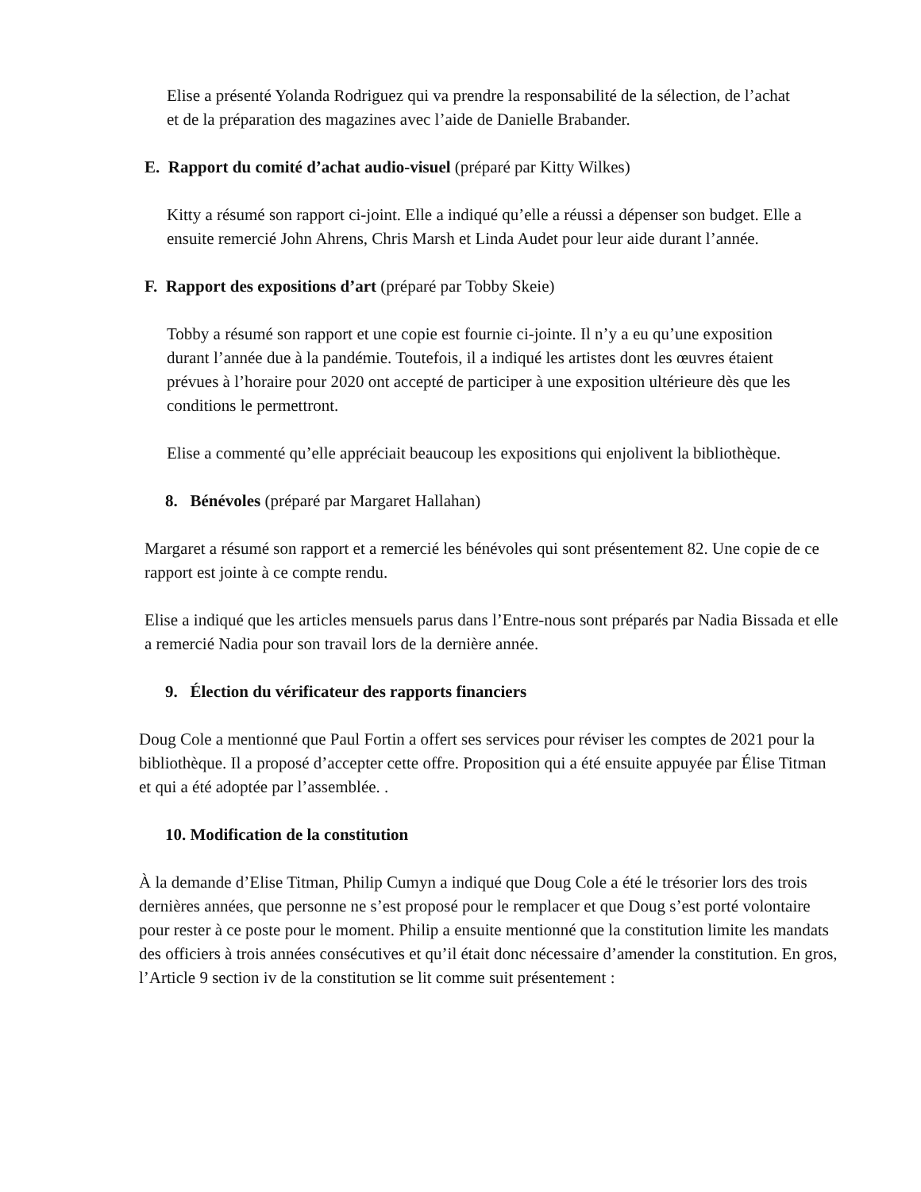Elise a présenté Yolanda Rodriguez qui va prendre la responsabilité de la sélection, de l’achat et de la préparation des magazines avec l’aide de Danielle Brabander.
E. Rapport du comité d’achat audio-visuel (préparé par Kitty Wilkes)
Kitty a résumé son rapport ci-joint. Elle a indiqué qu’elle a réussi a dépenser son budget. Elle a ensuite remercié John Ahrens, Chris Marsh et Linda Audet pour leur aide durant l’année.
F. Rapport des expositions d’art (préparé par Tobby Skeie)
Tobby a résumé son rapport et une copie est fournie ci-jointe. Il n’y a eu qu’une exposition durant l’année due à la pandémie. Toutefois, il a indiqué les artistes dont les œuvres étaient prévues à l’horaire pour 2020 ont accepté de participer à une exposition ultérieure dès que les conditions le permettront.
Elise a commenté qu’elle appréciait beaucoup les expositions qui enjolivent la bibliothèque.
8. Bénévoles (préparé par Margaret Hallahan)
Margaret a résumé son rapport et a remercié les bénévoles qui sont présentement 82. Une copie de ce rapport est jointe à ce compte rendu.
Elise a indiqué que les articles mensuels parus dans l’Entre-nous sont préparés par Nadia Bissada et elle a remercié Nadia pour son travail lors de la dernière année.
9. Élection du vérificateur des rapports financiers
Doug Cole a mentionné que Paul Fortin a offert ses services pour réviser les comptes de 2021 pour la bibliothèque. Il a proposé d’accepter cette offre. Proposition qui a été ensuite appuyée par Élise Titman et qui a été adoptée par l’assemblée. .
10. Modification de la constitution
À la demande d’Elise Titman, Philip Cumyn a indiqué que Doug Cole a été le trésorier lors des trois dernières années, que personne ne s’est proposé pour le remplacer et que Doug s’est porté volontaire pour rester à ce poste pour le moment. Philip a ensuite mentionné que la constitution limite les mandats des officiers à trois années consécutives et qu’il était donc nécessaire d’amender la constitution. En gros, l’Article 9 section iv de la constitution se lit comme suit présentement :